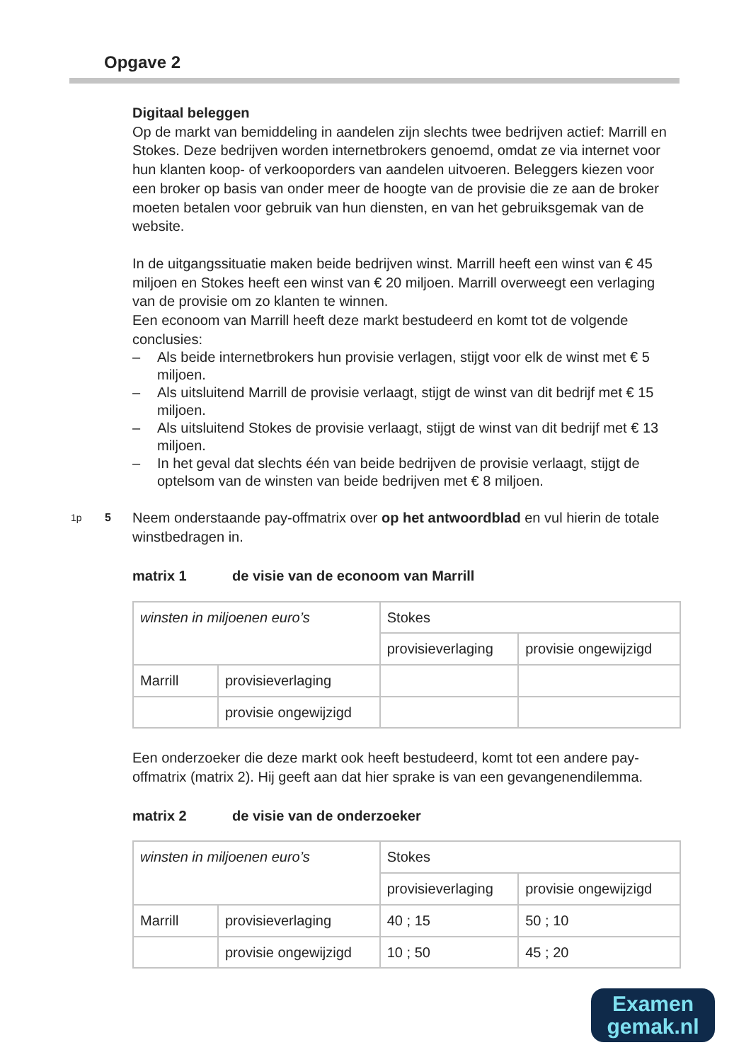Opgave 2
Digitaal beleggen
Op de markt van bemiddeling in aandelen zijn slechts twee bedrijven actief: Marrill en Stokes. Deze bedrijven worden internetbrokers genoemd, omdat ze via internet voor hun klanten koop- of verkooporders van aandelen uitvoeren. Beleggers kiezen voor een broker op basis van onder meer de hoogte van de provisie die ze aan de broker moeten betalen voor gebruik van hun diensten, en van het gebruiksgemak van de website.
In de uitgangssituatie maken beide bedrijven winst. Marrill heeft een winst van € 45 miljoen en Stokes heeft een winst van € 20 miljoen. Marrill overweegt een verlaging van de provisie om zo klanten te winnen.
Een econoom van Marrill heeft deze markt bestudeerd en komt tot de volgende conclusies:
– Als beide internetbrokers hun provisie verlagen, stijgt voor elk de winst met € 5 miljoen.
– Als uitsluitend Marrill de provisie verlaagt, stijgt de winst van dit bedrijf met € 15 miljoen.
– Als uitsluitend Stokes de provisie verlaagt, stijgt de winst van dit bedrijf met € 13 miljoen.
– In het geval dat slechts één van beide bedrijven de provisie verlaagt, stijgt de optelsom van de winsten van beide bedrijven met € 8 miljoen.
1p 5 Neem onderstaande pay-offmatrix over op het antwoordblad en vul hierin de totale winstbedragen in.
matrix 1 de visie van de econoom van Marrill
| winsten in miljoenen euro’s | | Stokes | |
| | | provisieverlaging | provisie ongewijzigd |
| Marrill | provisieverlaging | | |
| | provisie ongewijzigd | | |
Een onderzoeker die deze markt ook heeft bestudeerd, komt tot een andere pay-offmatrix (matrix 2). Hij geeft aan dat hier sprake is van een gevangenendilemma.
matrix 2 de visie van de onderzoeker
| winsten in miljoenen euro’s | | Stokes | |
| | | provisieverlaging | provisie ongewijzigd |
| Marrill | provisieverlaging | 40 ; 15 | 50 ; 10 |
| | provisie ongewijzigd | 10 ; 50 | 45 ; 20 |
Examen
gemak.nl